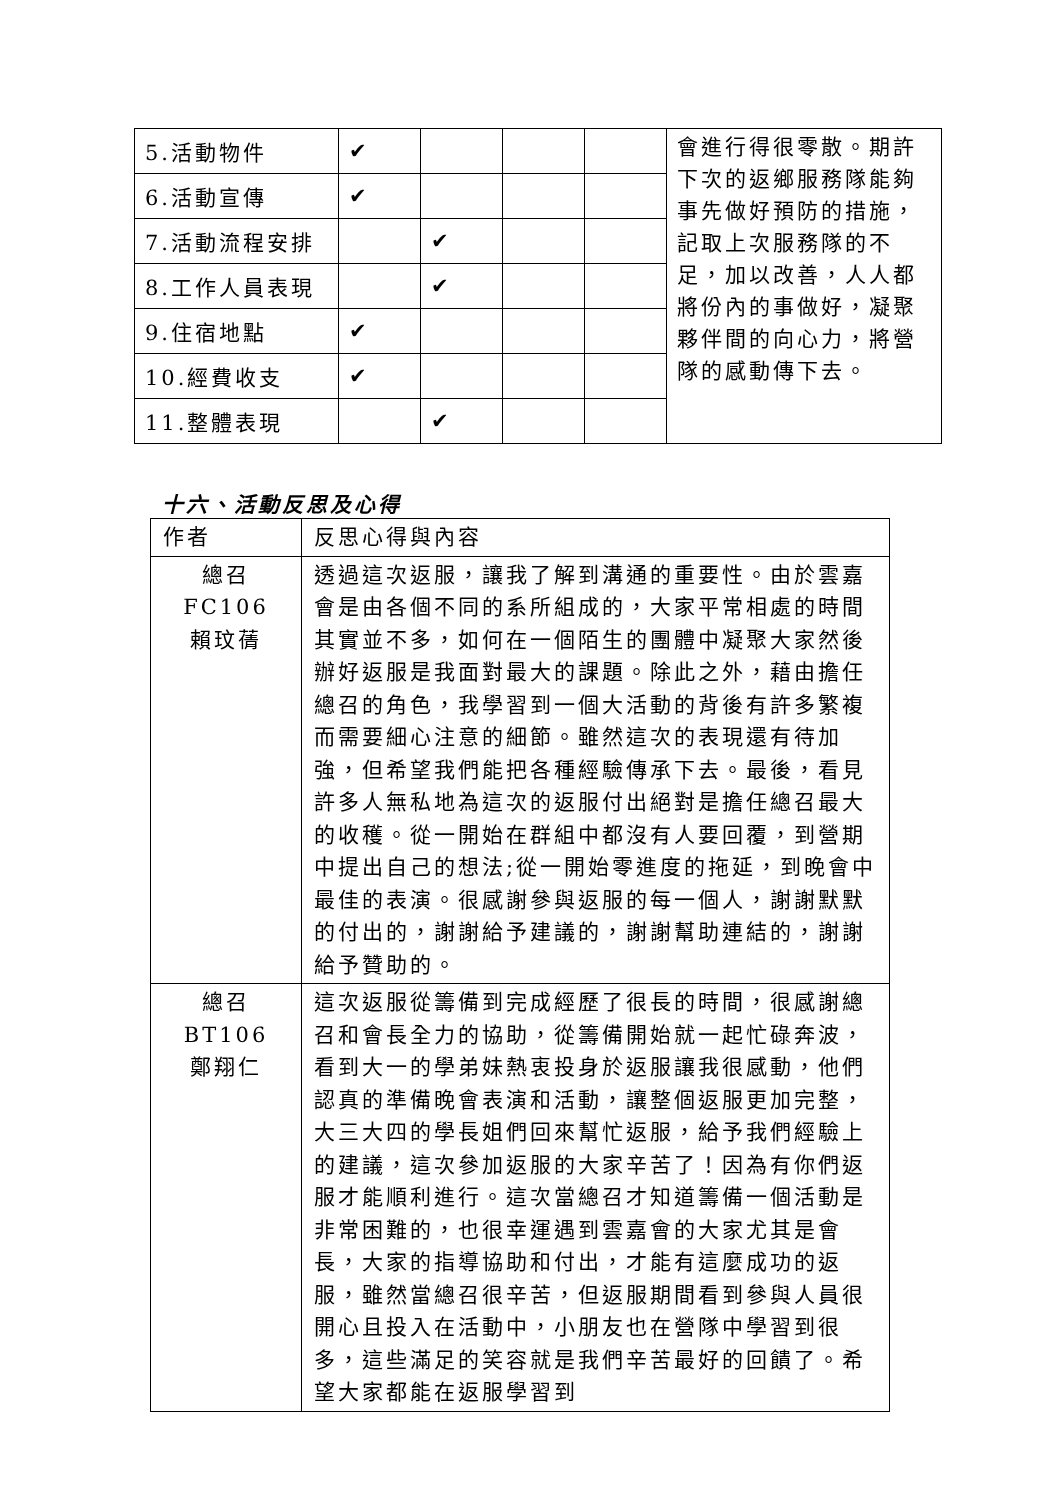| 5.活動物件 | ✔ | | | | 會進行得很零散。期許下次的返鄉服務隊能夠事先做好預防的措施，記取上次服務隊的不足，加以改善，人人都將份內的事做好，凝聚夥伴間的向心力，將營隊的感動傳下去。 |
| 6.活動宣傳 | ✔ | | | | |
| 7.活動流程安排 | | ✔ | | | |
| 8.工作人員表現 | | ✔ | | | |
| 9.住宿地點 | ✔ | | | | |
| 10.經費收支 | ✔ | | | | |
| 11.整體表現 | | ✔ | | | |
十六、活動反思及心得
| 作者 | 反思心得與內容 |
| 總召 FC106 賴玟蒨 | 透過這次返服，讓我了解到溝通的重要性。由於雲嘉會是由各個不同的系所組成的，大家平常相處的時間其實並不多，如何在一個陌生的團體中凝聚大家然後辦好返服是我面對最大的課題。除此之外，藉由擔任總召的角色，我學習到一個大活動的背後有許多繁複而需要細心注意的細節。雖然這次的表現還有待加強，但希望我們能把各種經驗傳承下去。最後，看見許多人無私地為這次的返服付出絕對是擔任總召最大的收穫。從一開始在群組中都沒有人要回覆，到營期中提出自己的想法;從一開始零進度的拖延，到晚會中最佳的表演。很感謝參與返服的每一個人，謝謝默默的付出的，謝謝給予建議的，謝謝幫助連結的，謝謝給予贊助的。 |
| 總召 BT106 鄭翔仁 | 這次返服從籌備到完成經歷了很長的時間，很感謝總召和會長全力的協助，從籌備開始就一起忙碌奔波，看到大一的學弟妹熱衷投身於返服讓我很感動，他們認真的準備晚會表演和活動，讓整個返服更加完整，大三大四的學長姐們回來幫忙返服，給予我們經驗上的建議，這次參加返服的大家辛苦了！因為有你們返服才能順利進行。這次當總召才知道籌備一個活動是非常困難的，也很幸運遇到雲嘉會的大家尤其是會長，大家的指導協助和付出，才能有這麼成功的返服，雖然當總召很辛苦，但返服期間看到參與人員很開心且投入在活動中，小朋友也在營隊中學習到很多，這些滿足的笑容就是我們辛苦最好的回饋了。希望大家都能在返服學習到 |